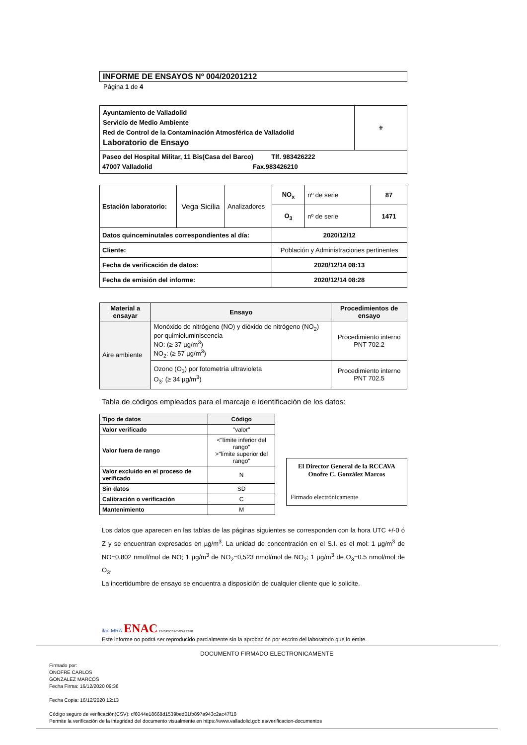INFORME DE ENSAYOS Nº 004/20201212
Página 1 de 4
| Ayuntamiento de Valladolid Servicio de Medio Ambiente Red de Control de la Contaminación Atmosférica de Valladolid Laboratorio de Ensayo | ⚜ |
| Paseo del Hospital Militar, 11 Bis(Casa del Barco) Tlf. 983426222 47007 Valladolid Fax.983426210 | |
| Estación laboratorio: | Vega Sicilia | Analizadores | NO<sub>x</sub> | nº de serie | 87 |
| | | | O<sub>3</sub> | nº de serie | 1471 |
| Datos quinceminutales correspondientes al día: | | | 2020/12/12 | | |
| Cliente: | | | Población y Administraciones pertinentes | | |
| Fecha de verificación de datos: | | | 2020/12/14 08:13 | | |
| Fecha de emisión del informe: | | | 2020/12/14 08:28 | | |
| Material a ensayar | Ensayo | Procedimientos de ensayo |
| --- | --- | --- |
| Aire ambiente | Monóxido de nitrógeno (NO) y dióxido de nitrógeno (NO<sub>2</sub>) por quimioluminiscencia NO: (≥ 37 µg/m<sup>3</sup>) NO<sub>2</sub>: (≥ 57 µg/m<sup>3</sup>) | Procedimiento interno PNT 702.2 |
| | Ozono (O<sub>3</sub>) por fotometría ultravioleta O<sub>3</sub>: (≥ 34 µg/m<sup>3</sup>) | Procedimiento interno PNT 702.5 |
Tabla de códigos empleados para el marcaje e identificación de los datos:
| Tipo de datos | Código |
| --- | --- |
| Valor verificado | "valor" |
| Valor fuera de rango | <"límite inferior del rango" >"límite superior del rango" |
| Valor excluido en el proceso de verificado | N |
| Sin datos | SD |
| Calibración o verificación | C |
| Mantenimiento | M |
El Director General de la RCCAVA
Onofre C. González Marcos
Firmado electrónicamente
Los datos que aparecen en las tablas de las páginas siguientes se corresponden con la hora UTC +/-0 ó Z y se encuentran expresados en µg/m<sup>3</sup>. La unidad de concentración en el S.I. es el mol: 1 µg/m<sup>3</sup> de NO=0,802 nmol/mol de NO; 1 µg/m<sup>3</sup> de NO<sub>2</sub>=0,523 nmol/mol de NO<sub>2</sub>; 1 µg/m<sup>3</sup> de O<sub>3</sub>=0.5 nmol/mol de O<sub>3</sub>.
La incertidumbre de ensayo se encuentra a disposición de cualquier cliente que lo solicite.
ilac-MRA ENAC ENSAYOS Nº 627/LE870
Este informe no podrá ser reproducido parcialmente sin la aprobación por escrito del laboratorio que lo emite.
DOCUMENTO FIRMADO ELECTRONICAMENTE
Firmado por:
ONOFRE CARLOS
GONZALEZ MARCOS
Fecha Firma: 16/12/2020 09:36
Fecha Copia: 16/12/2020 12:13
Código seguro de verificación(CSV): cf6044e18668d1539bed01fb897a943c2ac47f18
Permite la verificación de la integridad del documento visualmente en https://www.valladolid.gob.es/verificacion-documentos